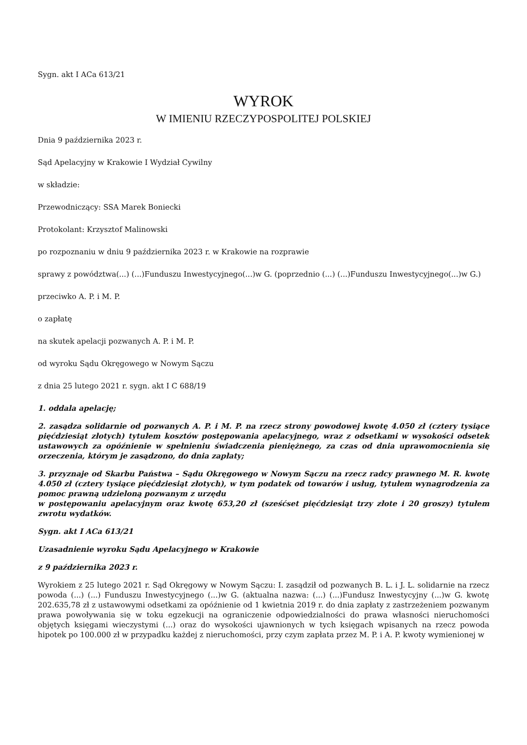Sygn. akt I ACa 613/21
WYROK
W IMIENIU RZECZYPOSPOLITEJ POLSKIEJ
Dnia 9 października 2023 r.
Sąd Apelacyjny w Krakowie I Wydział Cywilny
w składzie:
Przewodniczący: SSA Marek Boniecki
Protokolant: Krzysztof Malinowski
po rozpoznaniu w dniu 9 października 2023 r. w Krakowie na rozprawie
sprawy z powództwa(...) (...)Funduszu Inwestycyjnego(...)w G. (poprzednio (...) (...)Funduszu Inwestycyjnego(...)w G.)
przeciwko A. P. i M. P.
o zapłatę
na skutek apelacji pozwanych A. P. i M. P.
od wyroku Sądu Okręgowego w Nowym Sączu
z dnia 25 lutego 2021 r. sygn. akt I C 688/19
1. oddala apelację;
2. zasądza solidarnie od pozwanych A. P. i M. P. na rzecz strony powodowej kwotę 4.050 zł (cztery tysiące pięćdziesiąt złotych) tytułem kosztów postępowania apelacyjnego, wraz z odsetkami w wysokości odsetek ustawowych za opóźnienie w spełnieniu świadczenia pieniężnego, za czas od dnia uprawomocnienia się orzeczenia, którym je zasądzono, do dnia zapłaty;
3. przyznaje od Skarbu Państwa – Sądu Okręgowego w Nowym Sączu na rzecz radcy prawnego M. R. kwotę 4.050 zł (cztery tysiące pięćdziesiąt złotych), w tym podatek od towarów i usług, tytułem wynagrodzenia za pomoc prawną udzieloną pozwanym z urzędu
w postępowaniu apelacyjnym oraz kwotę 653,20 zł (sześćset pięćdziesiąt trzy złote i 20 groszy) tytułem zwrotu wydatków.
Sygn. akt I ACa 613/21
Uzasadnienie wyroku Sądu Apelacyjnego w Krakowie
z 9 października 2023 r.
Wyrokiem z 25 lutego 2021 r. Sąd Okręgowy w Nowym Sączu: I. zasądził od pozwanych B. L. i J. L. solidarnie na rzecz powoda (...) (...) Funduszu Inwestycyjnego (...)w G. (aktualna nazwa: (...) (...)Fundusz Inwestycyjny (...)w G. kwotę 202.635,78 zł z ustawowymi odsetkami za opóźnienie od 1 kwietnia 2019 r. do dnia zapłaty z zastrzeżeniem pozwanym prawa powoływania się w toku egzekucji na ograniczenie odpowiedzialności do prawa własności nieruchomości objętych księgami wieczystymi (...) oraz do wysokości ujawnionych w tych księgach wpisanych na rzecz powoda hipotek po 100.000 zł w przypadku każdej z nieruchomości, przy czym zapłata przez M. P. i A. P. kwoty wymienionej w